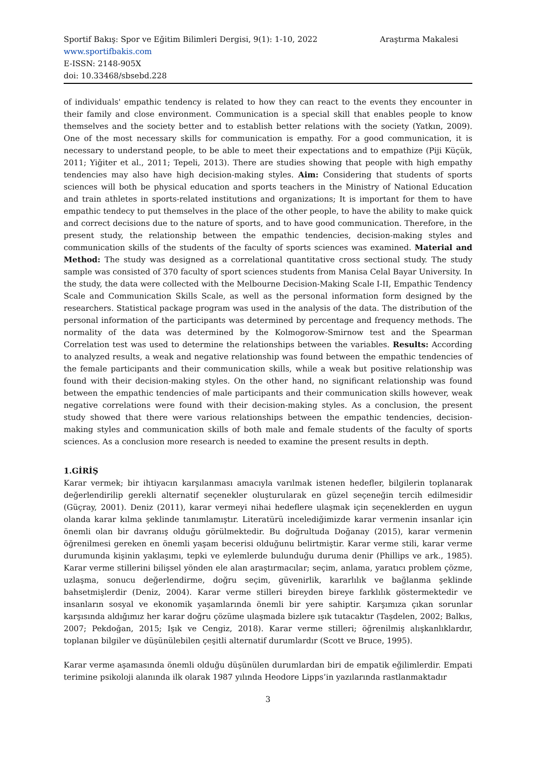Sportif Bakış: Spor ve Eğitim Bilimleri Dergisi, 9(1): 1-10, 2022 Araştırma Makalesi
www.sportifbakis.com
E-ISSN: 2148-905X
doi: 10.33468/sbsebd.228
of individuals' empathic tendency is related to how they can react to the events they encounter in their family and close environment. Communication is a special skill that enables people to know themselves and the society better and to establish better relations with the society (Yatkın, 2009). One of the most necessary skills for communication is empathy. For a good communication, it is necessary to understand people, to be able to meet their expectations and to empathize (Piji Küçük, 2011; Yiğiter et al., 2011; Tepeli, 2013). There are studies showing that people with high empathy tendencies may also have high decision-making styles. Aim: Considering that students of sports sciences will both be physical education and sports teachers in the Ministry of National Education and train athletes in sports-related institutions and organizations; It is important for them to have empathic tendecy to put themselves in the place of the other people, to have the ability to make quick and correct decisions due to the nature of sports, and to have good communication. Therefore, in the present study, the relationship between the empathic tendencies, decision-making styles and communication skills of the students of the faculty of sports sciences was examined. Material and Method: The study was designed as a correlational quantitative cross sectional study. The study sample was consisted of 370 faculty of sport sciences students from Manisa Celal Bayar University. In the study, the data were collected with the Melbourne Decision-Making Scale I-II, Empathic Tendency Scale and Communication Skills Scale, as well as the personal information form designed by the researchers. Statistical package program was used in the analysis of the data. The distribution of the personal information of the participants was determined by percentage and frequency methods. The normality of the data was determined by the Kolmogorow-Smirnow test and the Spearman Correlation test was used to determine the relationships between the variables. Results: According to analyzed results, a weak and negative relationship was found between the empathic tendencies of the female participants and their communication skills, while a weak but positive relationship was found with their decision-making styles. On the other hand, no significant relationship was found between the empathic tendencies of male participants and their communication skills however, weak negative correlations were found with their decision-making styles. As a conclusion, the present study showed that there were various relationships between the empathic tendencies, decision-making styles and communication skills of both male and female students of the faculty of sports sciences. As a conclusion more research is needed to examine the present results in depth.
1.GİRİŞ
Karar vermek; bir ihtiyacın karşılanması amacıyla varılmak istenen hedefler, bilgilerin toplanarak değerlendirilip gerekli alternatif seçenekler oluşturularak en güzel seçeneğin tercih edilmesidir (Güçray, 2001). Deniz (2011), karar vermeyi nihai hedeflere ulaşmak için seçeneklerden en uygun olanda karar kılma şeklinde tanımlamıştır. Literatürü incelediğimizde karar vermenin insanlar için önemli olan bir davranış olduğu görülmektedir. Bu doğrultuda Doğanay (2015), karar vermenin öğrenilmesi gereken en önemli yaşam becerisi olduğunu belirtmiştir. Karar verme stili, karar verme durumunda kişinin yaklaşımı, tepki ve eylemlerde bulunduğu duruma denir (Phillips ve ark., 1985). Karar verme stillerini bilişsel yönden ele alan araştırmacılar; seçim, anlama, yaratıcı problem çözme, uzlaşma, sonucu değerlendirme, doğru seçim, güvenirlik, kararlılık ve bağlanma şeklinde bahsetmişlerdir (Deniz, 2004). Karar verme stilleri bireyden bireye farklılık göstermektedir ve insanların sosyal ve ekonomik yaşamlarında önemli bir yere sahiptir. Karşımıza çıkan sorunlar karşısında aldığımız her karar doğru çözüme ulaşmada bizlere ışık tutacaktır (Taşdelen, 2002; Balkıs, 2007; Pekdoğan, 2015; Işık ve Cengiz, 2018). Karar verme stilleri; öğrenilmiş alışkanlıklardır, toplanan bilgiler ve düşünülebilen çeşitli alternatif durumlardır (Scott ve Bruce, 1995).
Karar verme aşamasında önemli olduğu düşünülen durumlardan biri de empatik eğilimlerdir. Empati terimine psikoloji alanında ilk olarak 1987 yılında Heodore Lipps’in yazılarında rastlanmaktadır
3